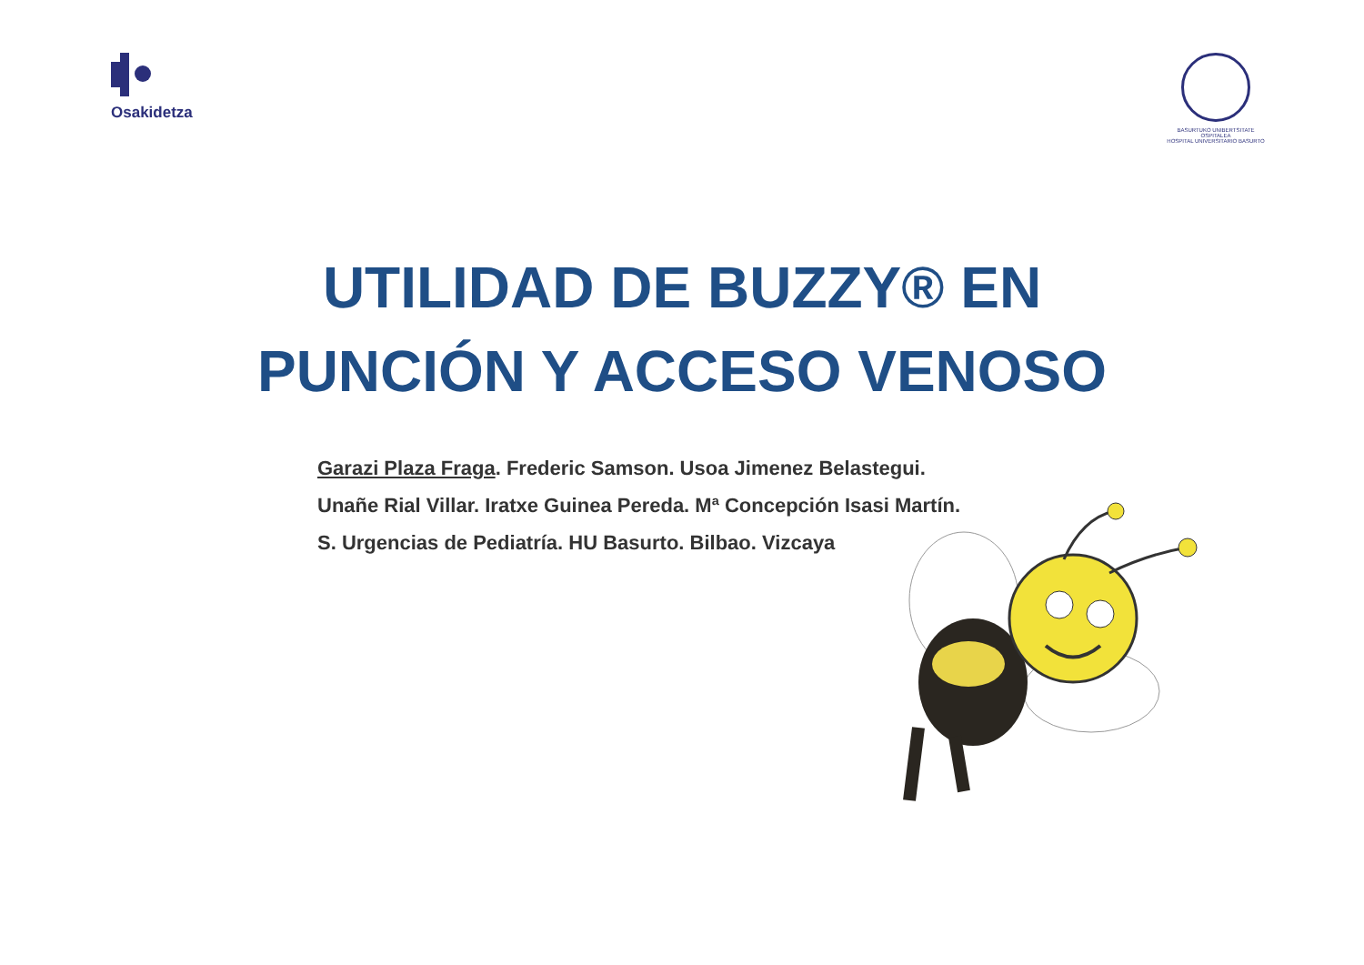Osakidetza
BASURTUKO UNIBERTSITATE OSPITALEA
HOSPITAL UNIVERSITARIO BASURTO
UTILIDAD DE BUZZY® EN
PUNCIÓN Y ACCESO VENOSO
Garazi Plaza Fraga. Frederic Samson. Usoa Jimenez Belastegui.
Unañe Rial Villar. Iratxe Guinea Pereda. Mª Concepción Isasi Martín.
S. Urgencias de Pediatría. HU Basurto. Bilbao. Vizcaya